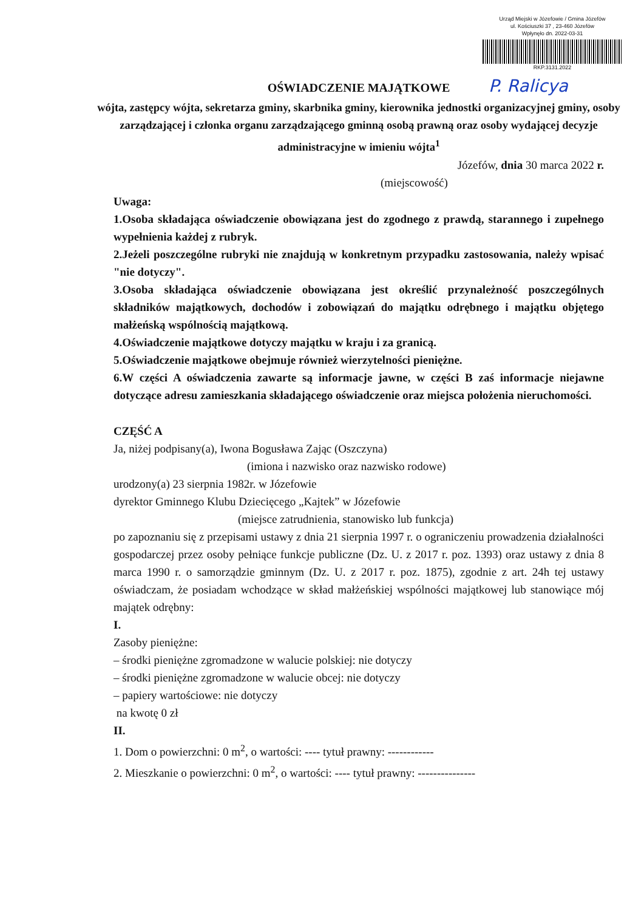Urząd Miejski w Józefowie / Gmina Józefów
ul. Kościuszki 37 , 23-460 Józefów
Wpłynęło dn. 2022-03-31
RKP.3131.2022
P. Ralicya
OŚWIADCZENIE MAJĄTKOWE
wójta, zastępcy wójta, sekretarza gminy, skarbnika gminy, kierownika jednostki organizacyjnej gminy, osoby zarządzającej i członka organu zarządzającego gminną osobą prawną oraz osoby wydającej decyzje administracyjne w imieniu wójta<sup>1</sup>
Józefów, dnia 30 marca 2022 r.
(miejscowość)
Uwaga:
1.Osoba składająca oświadczenie obowiązana jest do zgodnego z prawdą, starannego i zupełnego wypełnienia każdej z rubryk.
2.Jeżeli poszczególne rubryki nie znajdują w konkretnym przypadku zastosowania, należy wpisać "nie dotyczy".
3.Osoba składająca oświadczenie obowiązana jest określić przynależność poszczególnych składników majątkowych, dochodów i zobowiązań do majątku odrębnego i majątku objętego małżeńską wspólnością majątkową.
4.Oświadczenie majątkowe dotyczy majątku w kraju i za granicą.
5.Oświadczenie majątkowe obejmuje również wierzytelności pieniężne.
6.W części A oświadczenia zawarte są informacje jawne, w części B zaś informacje niejawne dotyczące adresu zamieszkania składającego oświadczenie oraz miejsca położenia nieruchomości.
CZĘŚĆ A
Ja, niżej podpisany(a), Iwona Bogusława Zając (Oszczyna)
(imiona i nazwisko oraz nazwisko rodowe)
urodzony(a) 23 sierpnia 1982r. w Józefowie
dyrektor Gminnego Klubu Dziecięcego „Kajtek” w Józefowie
(miejsce zatrudnienia, stanowisko lub funkcja)
po zapoznaniu się z przepisami ustawy z dnia 21 sierpnia 1997 r. o ograniczeniu prowadzenia działalności gospodarczej przez osoby pełniące funkcje publiczne (Dz. U. z 2017 r. poz. 1393) oraz ustawy z dnia 8 marca 1990 r. o samorządzie gminnym (Dz. U. z 2017 r. poz. 1875), zgodnie z art. 24h tej ustawy oświadczam, że posiadam wchodzące w skład małżeńskiej wspólności majątkowej lub stanowiące mój majątek odrębny:
I.
Zasoby pieniężne:
– środki pieniężne zgromadzone w walucie polskiej: nie dotyczy
– środki pieniężne zgromadzone w walucie obcej: nie dotyczy
– papiery wartościowe: nie dotyczy
na kwotę 0 zł
II.
1. Dom o powierzchni: 0 m<sup>2</sup>, o wartości: ---- tytuł prawny: ------------
2. Mieszkanie o powierzchni: 0 m<sup>2</sup>, o wartości: ---- tytuł prawny: ---------------